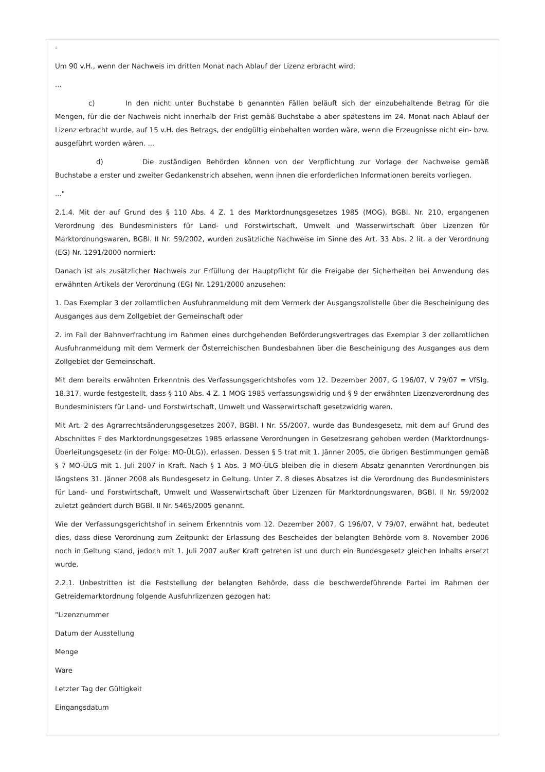-
Um 90 v.H., wenn der Nachweis im dritten Monat nach Ablauf der Lizenz erbracht wird;
...
c) In den nicht unter Buchstabe b genannten Fällen beläuft sich der einzubehaltende Betrag für die Mengen, für die der Nachweis nicht innerhalb der Frist gemäß Buchstabe a aber spätestens im 24. Monat nach Ablauf der Lizenz erbracht wurde, auf 15 v.H. des Betrags, der endgültig einbehalten worden wäre, wenn die Erzeugnisse nicht ein- bzw. ausgeführt worden wären. ...
d) Die zuständigen Behörden können von der Verpflichtung zur Vorlage der Nachweise gemäß Buchstabe a erster und zweiter Gedankenstrich absehen, wenn ihnen die erforderlichen Informationen bereits vorliegen.
..."
2.1.4. Mit der auf Grund des § 110 Abs. 4 Z. 1 des Marktordnungsgesetzes 1985 (MOG), BGBl. Nr. 210, ergangenen Verordnung des Bundesministers für Land- und Forstwirtschaft, Umwelt und Wasserwirtschaft über Lizenzen für Marktordnungswaren, BGBl. II Nr. 59/2002, wurden zusätzliche Nachweise im Sinne des Art. 33 Abs. 2 lit. a der Verordnung (EG) Nr. 1291/2000 normiert:
Danach ist als zusätzlicher Nachweis zur Erfüllung der Hauptpflicht für die Freigabe der Sicherheiten bei Anwendung des erwähnten Artikels der Verordnung (EG) Nr. 1291/2000 anzusehen:
1. Das Exemplar 3 der zollamtlichen Ausfuhranmeldung mit dem Vermerk der Ausgangszollstelle über die Bescheinigung des Ausganges aus dem Zollgebiet der Gemeinschaft oder
2. im Fall der Bahnverfrachtung im Rahmen eines durchgehenden Beförderungsvertrages das Exemplar 3 der zollamtlichen Ausfuhranmeldung mit dem Vermerk der Österreichischen Bundesbahnen über die Bescheinigung des Ausganges aus dem Zollgebiet der Gemeinschaft.
Mit dem bereits erwähnten Erkenntnis des Verfassungsgerichtshofes vom 12. Dezember 2007, G 196/07, V 79/07 = VfSlg. 18.317, wurde festgestellt, dass § 110 Abs. 4 Z. 1 MOG 1985 verfassungswidrig und § 9 der erwähnten Lizenzverordnung des Bundesministers für Land- und Forstwirtschaft, Umwelt und Wasserwirtschaft gesetzwidrig waren.
Mit Art. 2 des Agrarrechtsänderungsgesetzes 2007, BGBl. I Nr. 55/2007, wurde das Bundesgesetz, mit dem auf Grund des Abschnittes F des Marktordnungsgesetzes 1985 erlassene Verordnungen in Gesetzesrang gehoben werden (Marktordnungs-Überleitungsgesetz (in der Folge: MO-ÜLG)), erlassen. Dessen § 5 trat mit 1. Jänner 2005, die übrigen Bestimmungen gemäß § 7 MO-ÜLG mit 1. Juli 2007 in Kraft. Nach § 1 Abs. 3 MO-ÜLG bleiben die in diesem Absatz genannten Verordnungen bis längstens 31. Jänner 2008 als Bundesgesetz in Geltung. Unter Z. 8 dieses Absatzes ist die Verordnung des Bundesministers für Land- und Forstwirtschaft, Umwelt und Wasserwirtschaft über Lizenzen für Marktordnungswaren, BGBl. II Nr. 59/2002 zuletzt geändert durch BGBl. II Nr. 5465/2005 genannt.
Wie der Verfassungsgerichtshof in seinem Erkenntnis vom 12. Dezember 2007, G 196/07, V 79/07, erwähnt hat, bedeutet dies, dass diese Verordnung zum Zeitpunkt der Erlassung des Bescheides der belangten Behörde vom 8. November 2006 noch in Geltung stand, jedoch mit 1. Juli 2007 außer Kraft getreten ist und durch ein Bundesgesetz gleichen Inhalts ersetzt wurde.
2.2.1. Unbestritten ist die Feststellung der belangten Behörde, dass die beschwerdeführende Partei im Rahmen der Getreidemarktordnung folgende Ausfuhrlizenzen gezogen hat:
"Lizenznummer
Datum der Ausstellung
Menge
Ware
Letzter Tag der Gültigkeit
Eingangsdatum